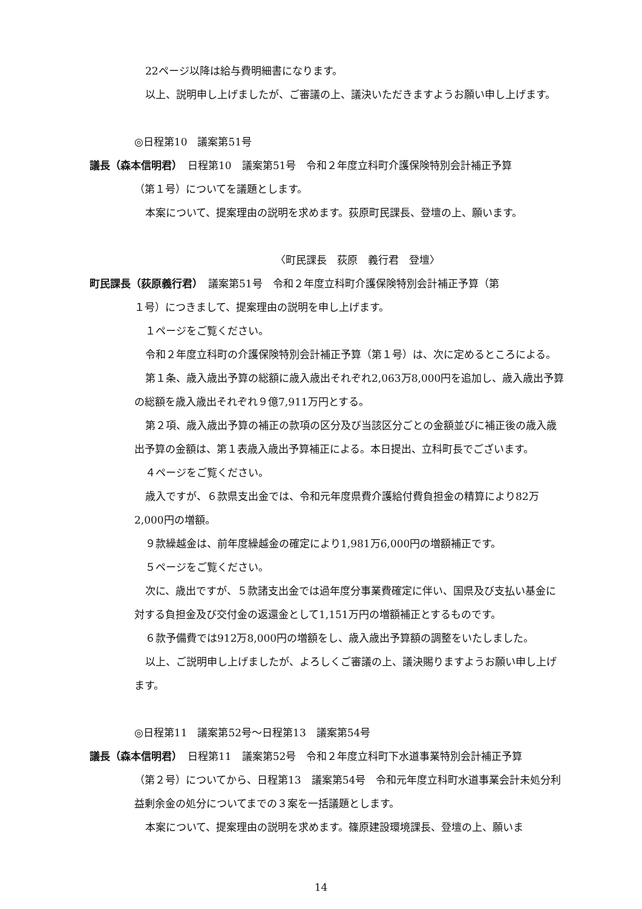22ページ以降は給与費明細書になります。
以上、説明申し上げましたが、ご審議の上、議決いただきますようお願い申し上げます。
◎日程第10　議案第51号
議長（森本信明君）　日程第10　議案第51号　令和２年度立科町介護保険特別会計補正予算
（第１号）についてを議題とします。
本案について、提案理由の説明を求めます。荻原町民課長、登壇の上、願います。
〈町民課長　荻原　義行君　登壇〉
町民課長（荻原義行君）　議案第51号　令和２年度立科町介護保険特別会計補正予算（第
１号）につきまして、提案理由の説明を申し上げます。
１ページをご覧ください。
令和２年度立科町の介護保険特別会計補正予算（第１号）は、次に定めるところによる。
第１条、歳入歳出予算の総額に歳入歳出それぞれ2,063万8,000円を追加し、歳入歳出予算の総額を歳入歳出それぞれ９億7,911万円とする。
第２項、歳入歳出予算の補正の款項の区分及び当該区分ごとの金額並びに補正後の歳入歳出予算の金額は、第１表歳入歳出予算補正による。本日提出、立科町長でございます。
４ページをご覧ください。
歳入ですが、６款県支出金では、令和元年度県費介護給付費負担金の精算により82万2,000円の増額。
９款繰越金は、前年度繰越金の確定により1,981万6,000円の増額補正です。
５ページをご覧ください。
次に、歳出ですが、５款諸支出金では過年度分事業費確定に伴い、国県及び支払い基金に対する負担金及び交付金の返還金として1,151万円の増額補正とするものです。
６款予備費では912万8,000円の増額をし、歳入歳出予算額の調整をいたしました。
以上、ご説明申し上げましたが、よろしくご審議の上、議決賜りますようお願い申し上げます。
◎日程第11　議案第52号～日程第13　議案第54号
議長（森本信明君）　日程第11　議案第52号　令和２年度立科町下水道事業特別会計補正予算
（第２号）についてから、日程第13　議案第54号　令和元年度立科町水道事業会計未処分利益剰余金の処分についてまでの３案を一括議題とします。
本案について、提案理由の説明を求めます。篠原建設環境課長、登壇の上、願いま
14